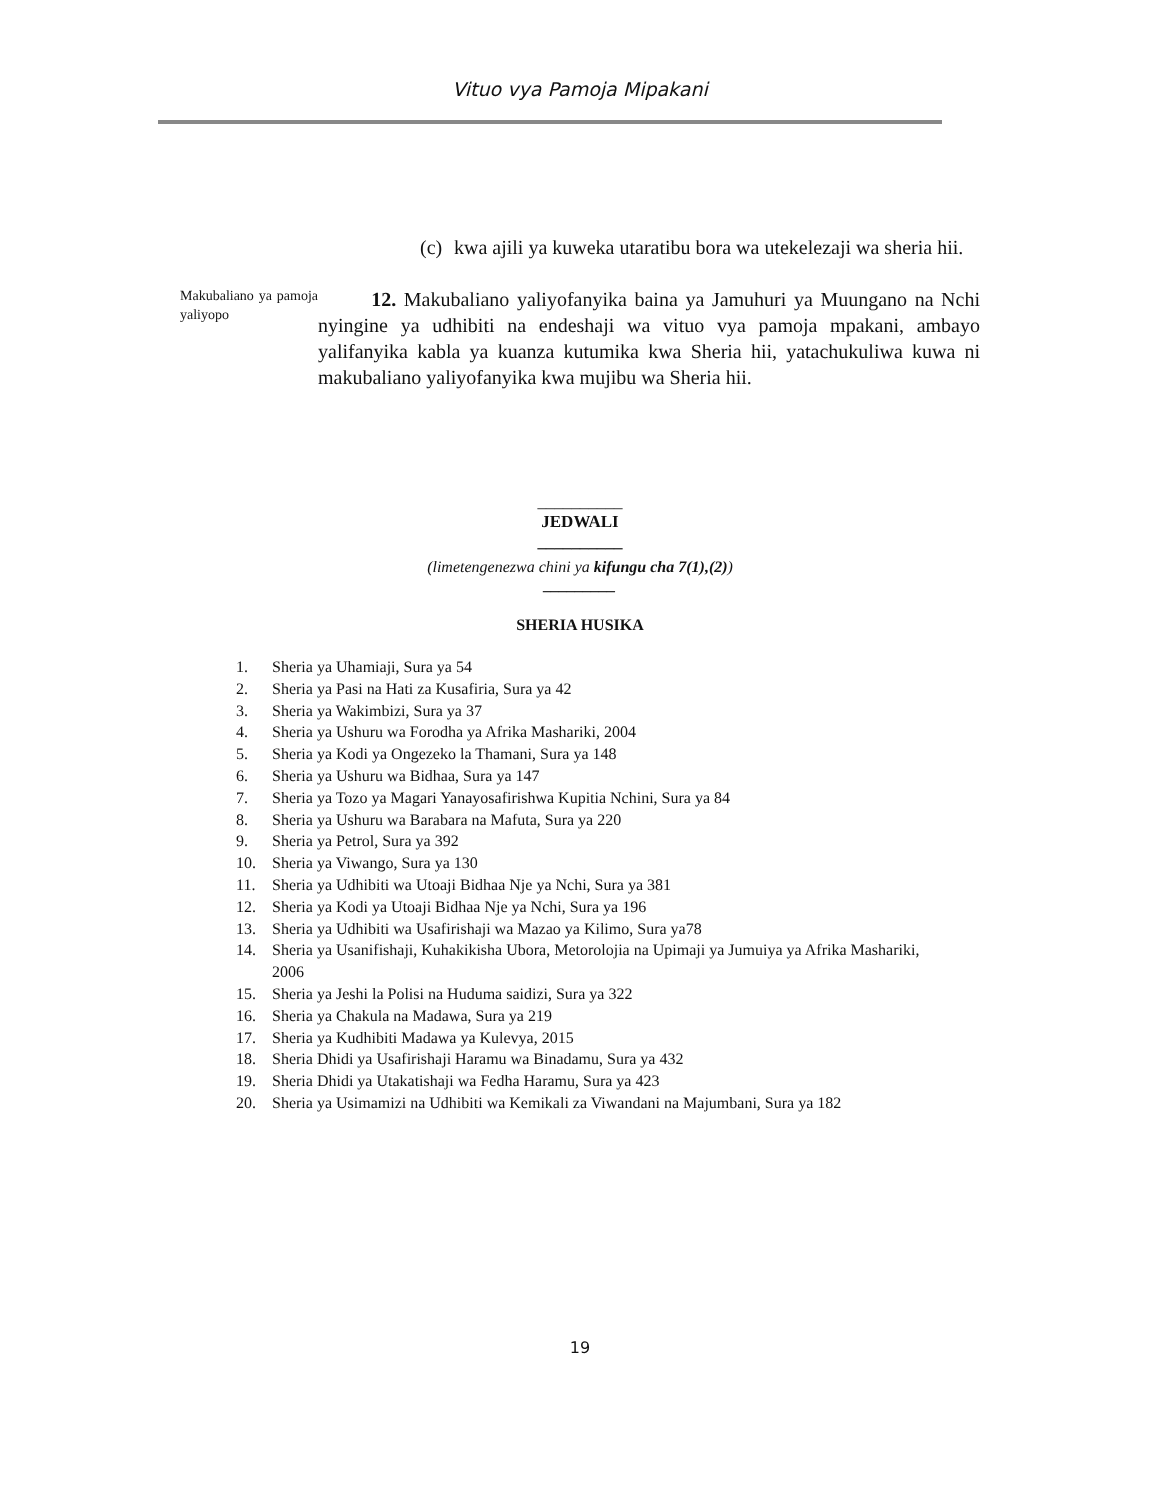Vituo vya Pamoja Mipakani
(c)
kwa ajili ya kuweka utaratibu bora wa utekelezaji wa sheria hii.
Makubaliano ya pamoja yaliyopo
12. Makubaliano yaliyofanyika baina ya Jamuhuri ya Muungano na Nchi nyingine ya udhibiti na endeshaji wa vituo vya pamoja mpakani, ambayo yalifanyika kabla ya kuanza kutumika kwa Sheria hii, yatachukuliwa kuwa ni makubaliano yaliyofanyika kwa mujibu wa Sheria hii.
__________
JEDWALI
__________
(limetengenezwa chini ya kifungu cha 7(1),(2))
_________
SHERIA HUSIKA
1. Sheria ya Uhamiaji, Sura ya 54
2. Sheria ya Pasi na Hati za Kusafiria, Sura ya 42
3. Sheria ya Wakimbizi, Sura ya 37
4. Sheria ya Ushuru wa Forodha ya Afrika Mashariki, 2004
5. Sheria ya Kodi ya Ongezeko la Thamani, Sura ya 148
6. Sheria ya Ushuru wa Bidhaa, Sura ya 147
7. Sheria ya Tozo ya Magari Yanayosafirishwa Kupitia Nchini, Sura ya 84
8. Sheria ya Ushuru wa Barabara na Mafuta, Sura ya 220
9. Sheria ya Petrol, Sura ya 392
10. Sheria ya Viwango, Sura ya 130
11. Sheria ya Udhibiti wa Utoaji Bidhaa Nje ya Nchi, Sura ya 381
12. Sheria ya Kodi ya Utoaji Bidhaa Nje ya Nchi, Sura ya 196
13. Sheria ya Udhibiti wa Usafirishaji wa Mazao ya Kilimo, Sura ya78
14. Sheria ya Usanifishaji, Kuhakikisha Ubora, Metorolojia na Upimaji ya Jumuiya ya Afrika Mashariki, 2006
15. Sheria ya Jeshi la Polisi na Huduma saidizi, Sura ya 322
16. Sheria ya Chakula na Madawa, Sura ya 219
17. Sheria ya Kudhibiti Madawa ya Kulevya, 2015
18. Sheria Dhidi ya Usafirishaji Haramu wa Binadamu, Sura ya 432
19. Sheria Dhidi ya Utakatishaji wa Fedha Haramu, Sura ya 423
20. Sheria ya Usimamizi na Udhibiti wa Kemikali za Viwandani na Majumbani, Sura ya 182
19